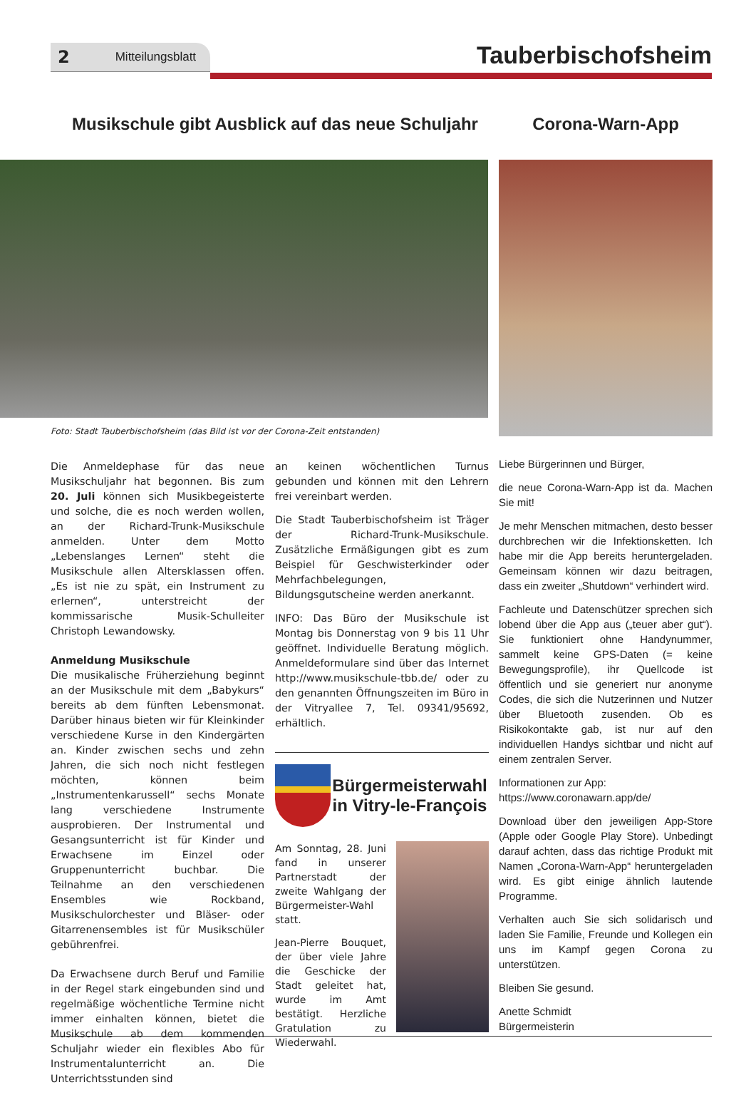2 Mitteilungsblatt Tauberbischofsheim
Musikschule gibt Ausblick auf das neue Schuljahr
Corona-Warn-App
Foto: Stadt Tauberbischofsheim (das Bild ist vor der Corona-Zeit entstanden)
Die Anmeldephase für das neue Musikschuljahr hat begonnen. Bis zum 20. Juli können sich Musikbegeisterte und solche, die es noch werden wollen, an der Richard-Trunk-Musikschule anmelden. Unter dem Motto „Lebenslanges Lernen“ steht die Musikschule allen Altersklassen offen. „Es ist nie zu spät, ein Instrument zu erlernen“, unterstreicht der kommissarische Musik-Schulleiter Christoph Lewandowsky.
Anmeldung Musikschule
Die musikalische Früherziehung beginnt an der Musikschule mit dem „Babykurs“ bereits ab dem fünften Lebensmonat. Darüber hinaus bieten wir für Kleinkinder verschiedene Kurse in den Kindergärten an. Kinder zwischen sechs und zehn Jahren, die sich noch nicht festlegen möchten, können beim „Instrumentenkarussell“ sechs Monate lang verschiedene Instrumente ausprobieren. Der Instrumental und Gesangsunterricht ist für Kinder und Erwachsene im Einzel oder Gruppenunterricht buchbar. Die Teilnahme an den verschiedenen Ensembles wie Rockband, Musikschulorchester und Bläser- oder Gitarrenensembles ist für Musikschüler gebührenfrei.
Da Erwachsene durch Beruf und Familie in der Regel stark eingebunden sind und regelmäßige wöchentliche Termine nicht immer einhalten können, bietet die Musikschule ab dem kommenden Schuljahr wieder ein flexibles Abo für Instrumentalunterricht an. Die Unterrichtsstunden sind
an keinen wöchentlichen Turnus gebunden und können mit den Lehrern frei vereinbart werden.
Die Stadt Tauberbischofsheim ist Träger der Richard-Trunk-Musikschule. Zusätzliche Ermäßigungen gibt es zum Beispiel für Geschwisterkinder oder Mehrfachbelegungen, Bildungsgutscheine werden anerkannt.
INFO: Das Büro der Musikschule ist Montag bis Donnerstag von 9 bis 11 Uhr geöffnet. Individuelle Beratung möglich. Anmeldeformulare sind über das Internet http://www.musikschule-tbb.de/ oder zu den genannten Öffnungszeiten im Büro in der Vitryallee 7, Tel. 09341/95692, erhältlich.
Bürgermeisterwahl in Vitry-le-François
Am Sonntag, 28. Juni fand in unserer Partnerstadt der zweite Wahlgang der Bürgermeister-Wahl statt.
Jean-Pierre Bouquet, der über viele Jahre die Geschicke der Stadt geleitet hat, wurde im Amt bestätigt. Herzliche Gratulation zu Wiederwahl.
Liebe Bürgerinnen und Bürger,
die neue Corona-Warn-App ist da. Machen Sie mit!
Je mehr Menschen mitmachen, desto besser durchbrechen wir die Infektionsketten. Ich habe mir die App bereits heruntergeladen. Gemeinsam können wir dazu beitragen, dass ein zweiter „Shutdown“ verhindert wird.
Fachleute und Datenschützer sprechen sich lobend über die App aus („teuer aber gut“). Sie funktioniert ohne Handynummer, sammelt keine GPS-Daten (= keine Bewegungsprofile), ihr Quellcode ist öffentlich und sie generiert nur anonyme Codes, die sich die Nutzerinnen und Nutzer über Bluetooth zusenden. Ob es Risikokontakte gab, ist nur auf den individuellen Handys sichtbar und nicht auf einem zentralen Server.
Informationen zur App:
https://www.coronawarn.app/de/
Download über den jeweiligen App-Store (Apple oder Google Play Store). Unbedingt darauf achten, dass das richtige Produkt mit Namen „Corona-Warn-App“ heruntergeladen wird. Es gibt einige ähnlich lautende Programme.
Verhalten auch Sie sich solidarisch und laden Sie Familie, Freunde und Kollegen ein uns im Kampf gegen Corona zu unterstützen.
Bleiben Sie gesund.
Anette Schmidt
Bürgermeisterin